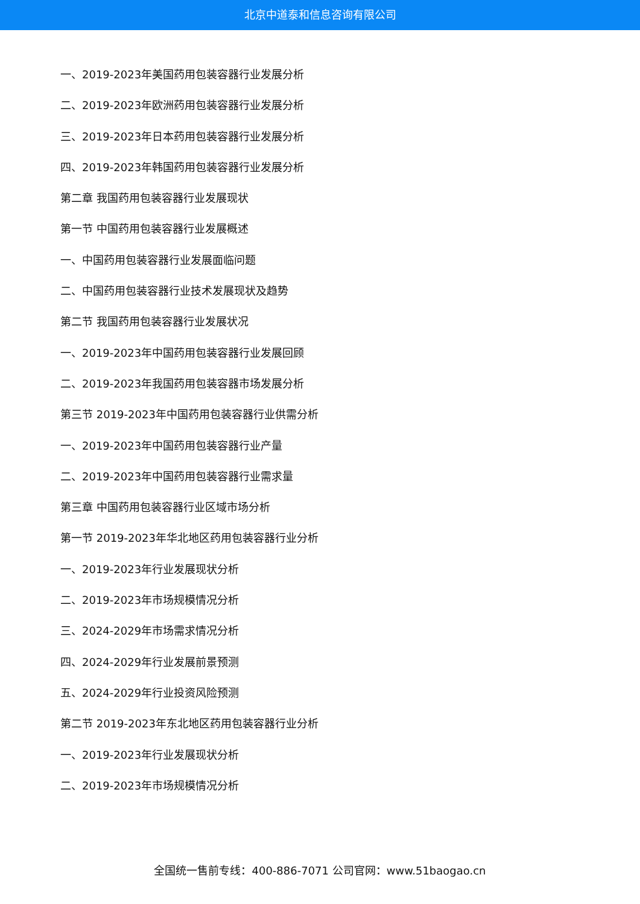北京中道泰和信息咨询有限公司
一、2019-2023年美国药用包装容器行业发展分析
二、2019-2023年欧洲药用包装容器行业发展分析
三、2019-2023年日本药用包装容器行业发展分析
四、2019-2023年韩国药用包装容器行业发展分析
第二章 我国药用包装容器行业发展现状
第一节 中国药用包装容器行业发展概述
一、中国药用包装容器行业发展面临问题
二、中国药用包装容器行业技术发展现状及趋势
第二节 我国药用包装容器行业发展状况
一、2019-2023年中国药用包装容器行业发展回顾
二、2019-2023年我国药用包装容器市场发展分析
第三节 2019-2023年中国药用包装容器行业供需分析
一、2019-2023年中国药用包装容器行业产量
二、2019-2023年中国药用包装容器行业需求量
第三章 中国药用包装容器行业区域市场分析
第一节 2019-2023年华北地区药用包装容器行业分析
一、2019-2023年行业发展现状分析
二、2019-2023年市场规模情况分析
三、2024-2029年市场需求情况分析
四、2024-2029年行业发展前景预测
五、2024-2029年行业投资风险预测
第二节 2019-2023年东北地区药用包装容器行业分析
一、2019-2023年行业发展现状分析
二、2019-2023年市场规模情况分析
全国统一售前专线：400-886-7071 公司官网：www.51baogao.cn